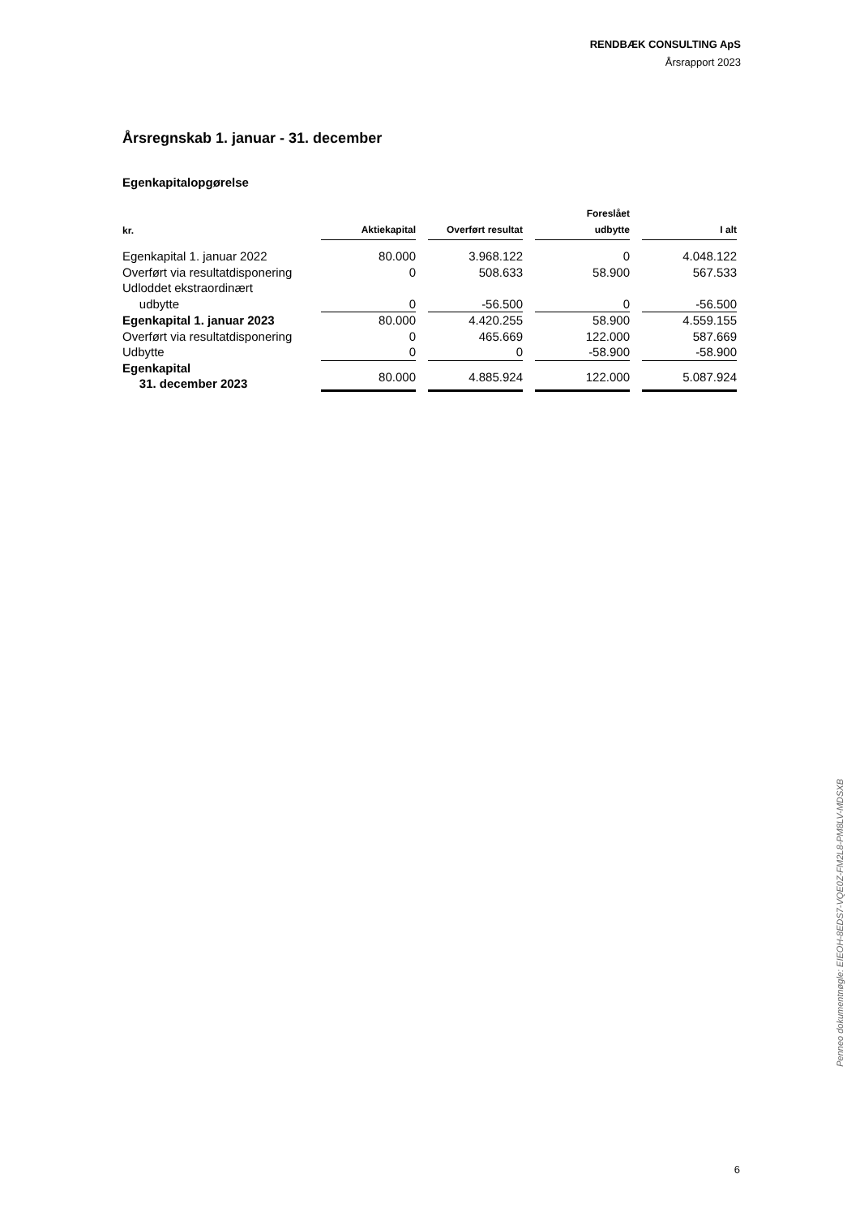RENDBÆK CONSULTING ApS
Årsrapport 2023
Årsregnskab 1. januar - 31. december
Egenkapitalopgørelse
| kr. | Aktiekapital | | Overført resultat | | Foreslået udbytte | | I alt |
| --- | --- | --- | --- | --- | --- | --- | --- |
| Egenkapital 1. januar 2022 | 80.000 | | 3.968.122 | | 0 | | 4.048.122 |
| Overført via resultatdisponering | 0 | | 508.633 | | 58.900 | | 567.533 |
| Udloddet ekstraordinært udbytte | 0 | | -56.500 | | 0 | | -56.500 |
| Egenkapital 1. januar 2023 | 80.000 | | 4.420.255 | | 58.900 | | 4.559.155 |
| Overført via resultatdisponering | 0 | | 465.669 | | 122.000 | | 587.669 |
| Udbytte | 0 | | 0 | | -58.900 | | -58.900 |
| Egenkapital 31. december 2023 | 80.000 | | 4.885.924 | | 122.000 | | 5.087.924 |
Penneo dokumentnøgle: EIEOH-8EDS7-VQE0Z-FM2L8-PM8LV-MDSXB
6